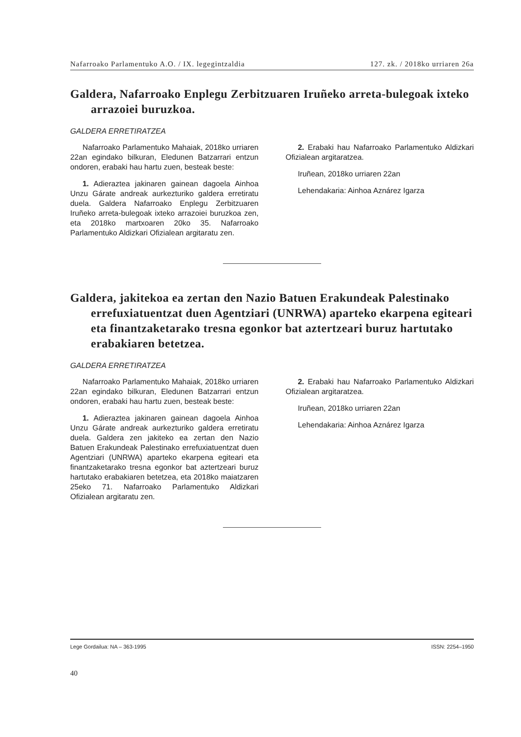Nafarroako Parlamentuko A.O. / IX. legegintzaldia 127. zk. / 2018ko urriaren 26a
Galdera, Nafarroako Enplegu Zerbitzuaren Iruñeko arreta-bulegoak ixteko arrazoiei buruzkoa.
GALDERA ERRETIRATZEA
Nafarroako Parlamentuko Mahaiak, 2018ko urriaren 22an egindako bilkuran, Eledunen Batzarrari entzun ondoren, erabaki hau hartu zuen, besteak beste:
1. Adieraztea jakinaren gainean dagoela Ainhoa Unzu Gárate andreak aurkezturiko galdera erretiratu duela. Galdera Nafarroako Enplegu Zerbitzuaren Iruñeko arreta-bulegoak ixteko arrazoiei buruzkoa zen, eta 2018ko martxoaren 20ko 35. Nafarroako Parlamentuko Aldizkari Ofizialean argitaratu zen.
2. Erabaki hau Nafarroako Parlamentuko Aldizkari Ofizialean argitaratzea.
Iruñean, 2018ko urriaren 22an
Lehendakaria: Ainhoa Aznárez Igarza
Galdera, jakitekoa ea zertan den Nazio Batuen Erakundeak Palestinako errefuxiatuentzat duen Agentziari (UNRWA) aparteko ekarpena egiteari eta finantzaketarako tresna egonkor bat aztertzeari buruz hartutako erabakiaren betetzea.
GALDERA ERRETIRATZEA
Nafarroako Parlamentuko Mahaiak, 2018ko urriaren 22an egindako bilkuran, Eledunen Batzarrari entzun ondoren, erabaki hau hartu zuen, besteak beste:
1. Adieraztea jakinaren gainean dagoela Ainhoa Unzu Gárate andreak aurkezturiko galdera erretiratu duela. Galdera zen jakiteko ea zertan den Nazio Batuen Erakundeak Palestinako errefuxiatuentzat duen Agentziari (UNRWA) aparteko ekarpena egiteari eta finantzaketarako tresna egonkor bat aztertzeari buruz hartutako erabakiaren betetzea, eta 2018ko maiatzaren 25eko 71. Nafarroako Parlamentuko Aldizkari Ofizialean argitaratu zen.
2. Erabaki hau Nafarroako Parlamentuko Aldizkari Ofizialean argitaratzea.
Iruñean, 2018ko urriaren 22an
Lehendakaria: Ainhoa Aznárez Igarza
Lege Gordailua: NA – 363-1995 ISSN: 2254–1950
40